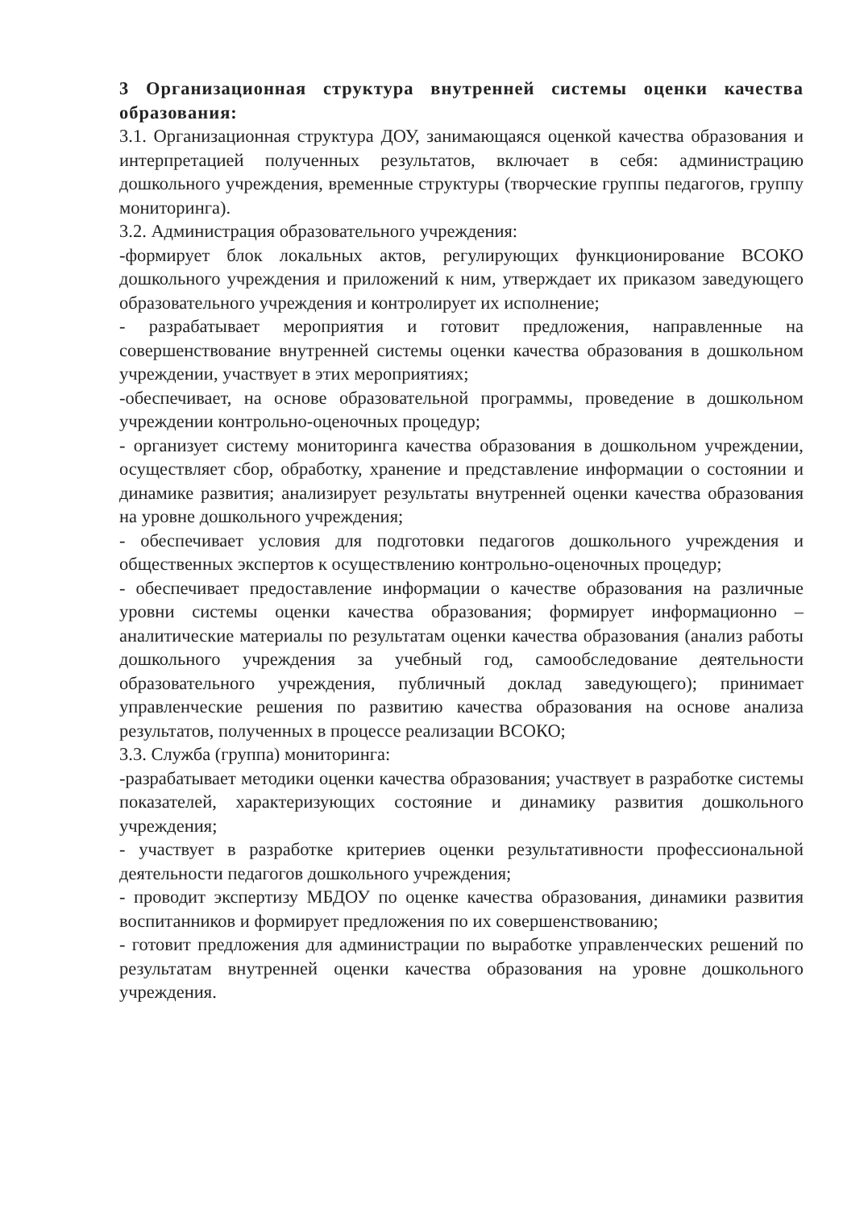3 Организационная структура внутренней системы оценки качества образования:
3.1. Организационная структура ДОУ, занимающаяся оценкой качества образования и интерпретацией полученных результатов, включает в себя: администрацию дошкольного учреждения, временные структуры (творческие группы педагогов, группу мониторинга).
3.2. Администрация образовательного учреждения:
-формирует блок локальных актов, регулирующих функционирование ВСОКО дошкольного учреждения и приложений к ним, утверждает их приказом заведующего образовательного учреждения и контролирует их исполнение;
- разрабатывает мероприятия и готовит предложения, направленные на совершенствование внутренней системы оценки качества образования в дошкольном учреждении, участвует в этих мероприятиях;
-обеспечивает, на основе образовательной программы, проведение в дошкольном учреждении контрольно-оценочных процедур;
- организует систему мониторинга качества образования в дошкольном учреждении, осуществляет сбор, обработку, хранение и представление информации о состоянии и динамике развития; анализирует результаты внутренней оценки качества образования на уровне дошкольного учреждения;
- обеспечивает условия для подготовки педагогов дошкольного учреждения и общественных экспертов к осуществлению контрольно-оценочных процедур;
- обеспечивает предоставление информации о качестве образования на различные уровни системы оценки качества образования; формирует информационно – аналитические материалы по результатам оценки качества образования (анализ работы дошкольного учреждения за учебный год, самообследование деятельности образовательного учреждения, публичный доклад заведующего); принимает управленческие решения по развитию качества образования на основе анализа результатов, полученных в процессе реализации ВСОКО;
3.3. Служба (группа) мониторинга:
-разрабатывает методики оценки качества образования; участвует в разработке системы показателей, характеризующих состояние и динамику развития дошкольного учреждения;
- участвует в разработке критериев оценки результативности профессиональной деятельности педагогов дошкольного учреждения;
- проводит экспертизу МБДОУ по оценке качества образования, динамики развития воспитанников и формирует предложения по их совершенствованию;
- готовит предложения для администрации по выработке управленческих решений по результатам внутренней оценки качества образования на уровне дошкольного учреждения.